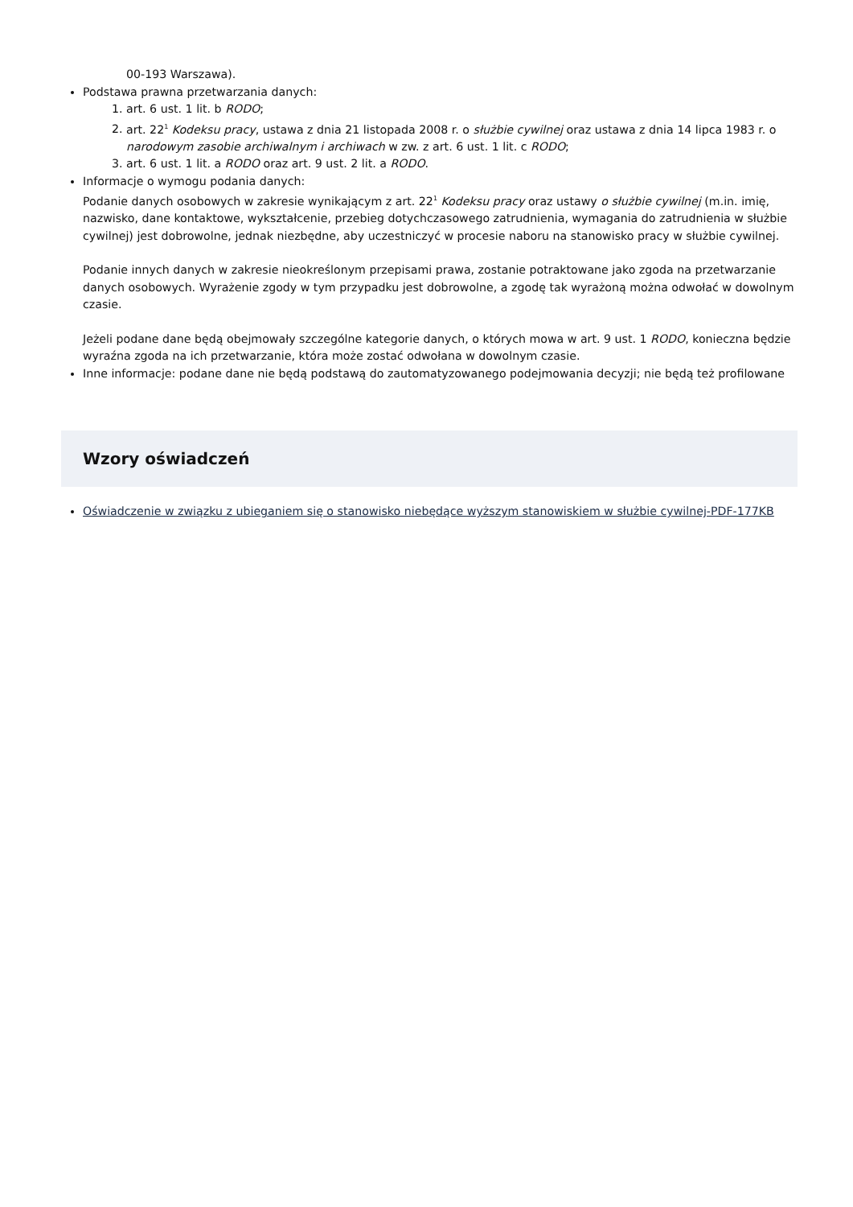00-193 Warszawa).
Podstawa prawna przetwarzania danych:
1. art. 6 ust. 1 lit. b RODO;
2. art. 22<sup>1</sup> Kodeksu pracy, ustawa z dnia 21 listopada 2008 r. o służbie cywilnej oraz ustawa z dnia 14 lipca 1983 r. o narodowym zasobie archiwalnym i archiwach w zw. z art. 6 ust. 1 lit. c RODO;
3. art. 6 ust. 1 lit. a RODO oraz art. 9 ust. 2 lit. a RODO.
Informacje o wymogu podania danych:
Podanie danych osobowych w zakresie wynikającym z art. 22<sup>1</sup> Kodeksu pracy oraz ustawy o służbie cywilnej (m.in. imię, nazwisko, dane kontaktowe, wykształcenie, przebieg dotychczasowego zatrudnienia, wymagania do zatrudnienia w służbie cywilnej) jest dobrowolne, jednak niezbędne, aby uczestniczyć w procesie naboru na stanowisko pracy w służbie cywilnej.
Podanie innych danych w zakresie nieokreślonym przepisami prawa, zostanie potraktowane jako zgoda na przetwarzanie danych osobowych. Wyrażenie zgody w tym przypadku jest dobrowolne, a zgodę tak wyrażoną można odwołać w dowolnym czasie.
Jeżeli podane dane będą obejmowały szczególne kategorie danych, o których mowa w art. 9 ust. 1 RODO, konieczna będzie wyraźna zgoda na ich przetwarzanie, która może zostać odwołana w dowolnym czasie.
Inne informacje: podane dane nie będą podstawą do zautomatyzowanego podejmowania decyzji; nie będą też profilowane
Wzory oświadczeń
Oświadczenie w związku z ubieganiem się o stanowisko niebędące wyższym stanowiskiem w służbie cywilnej-PDF-177KB